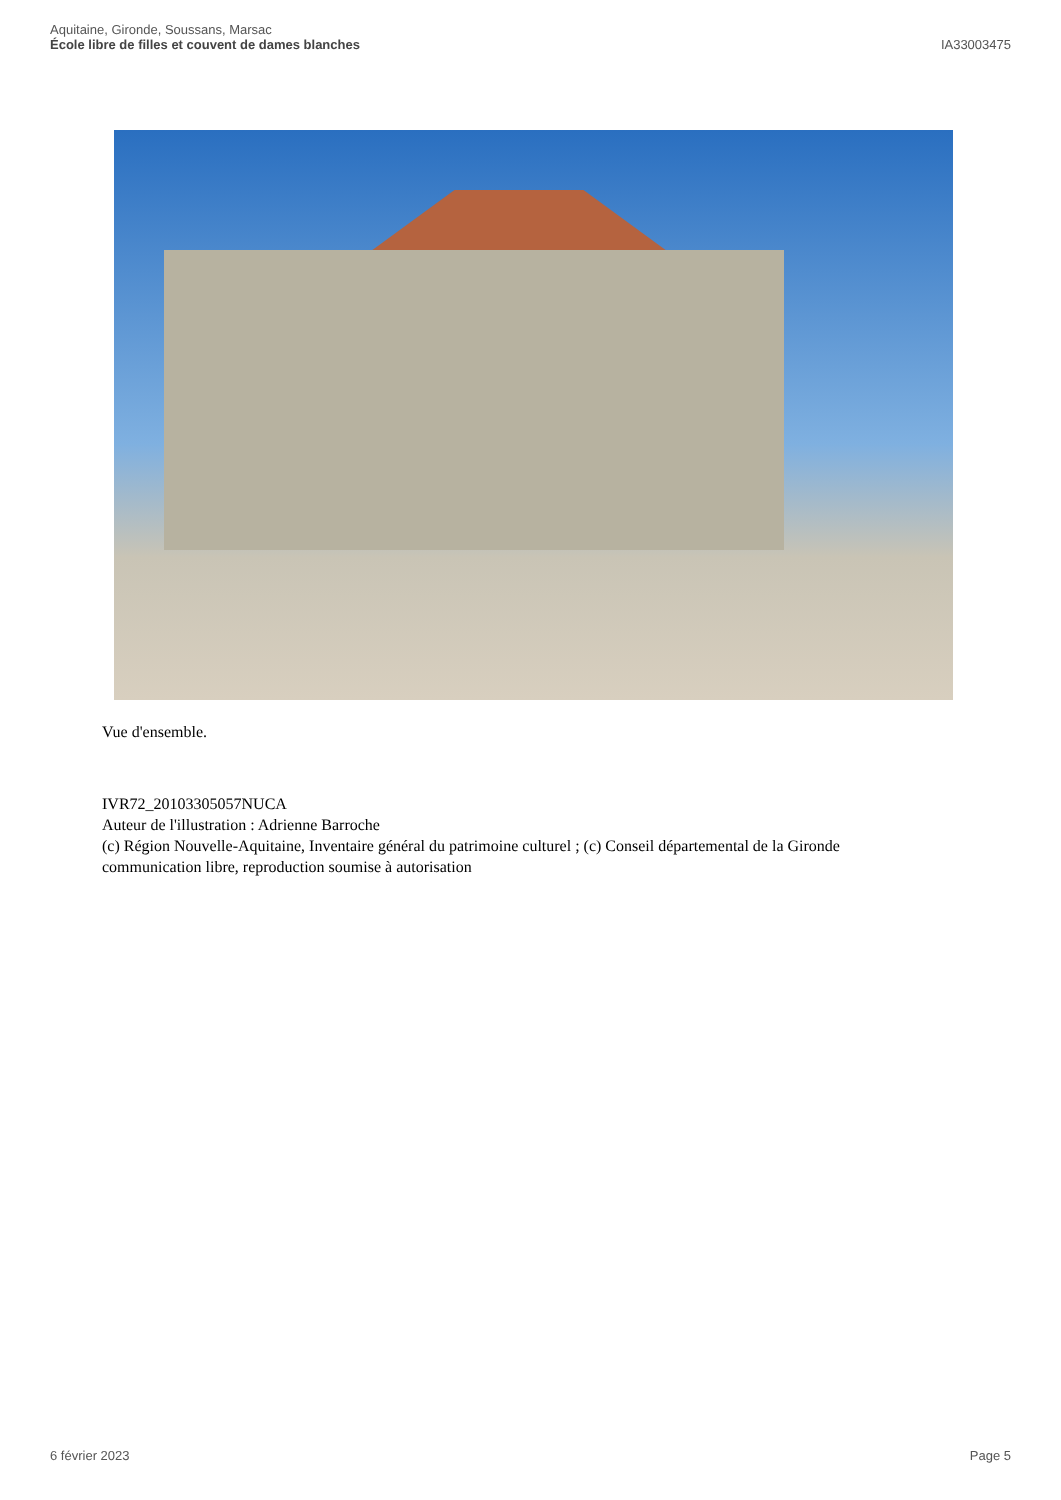Aquitaine, Gironde, Soussans, Marsac
École libre de filles et couvent de dames blanches
IA33003475
Vue d'ensemble.
IVR72_20103305057NUCA
Auteur de l'illustration : Adrienne Barroche
(c) Région Nouvelle-Aquitaine, Inventaire général du patrimoine culturel ; (c) Conseil départemental de la Gironde
communication libre, reproduction soumise à autorisation
6 février 2023 Page 5